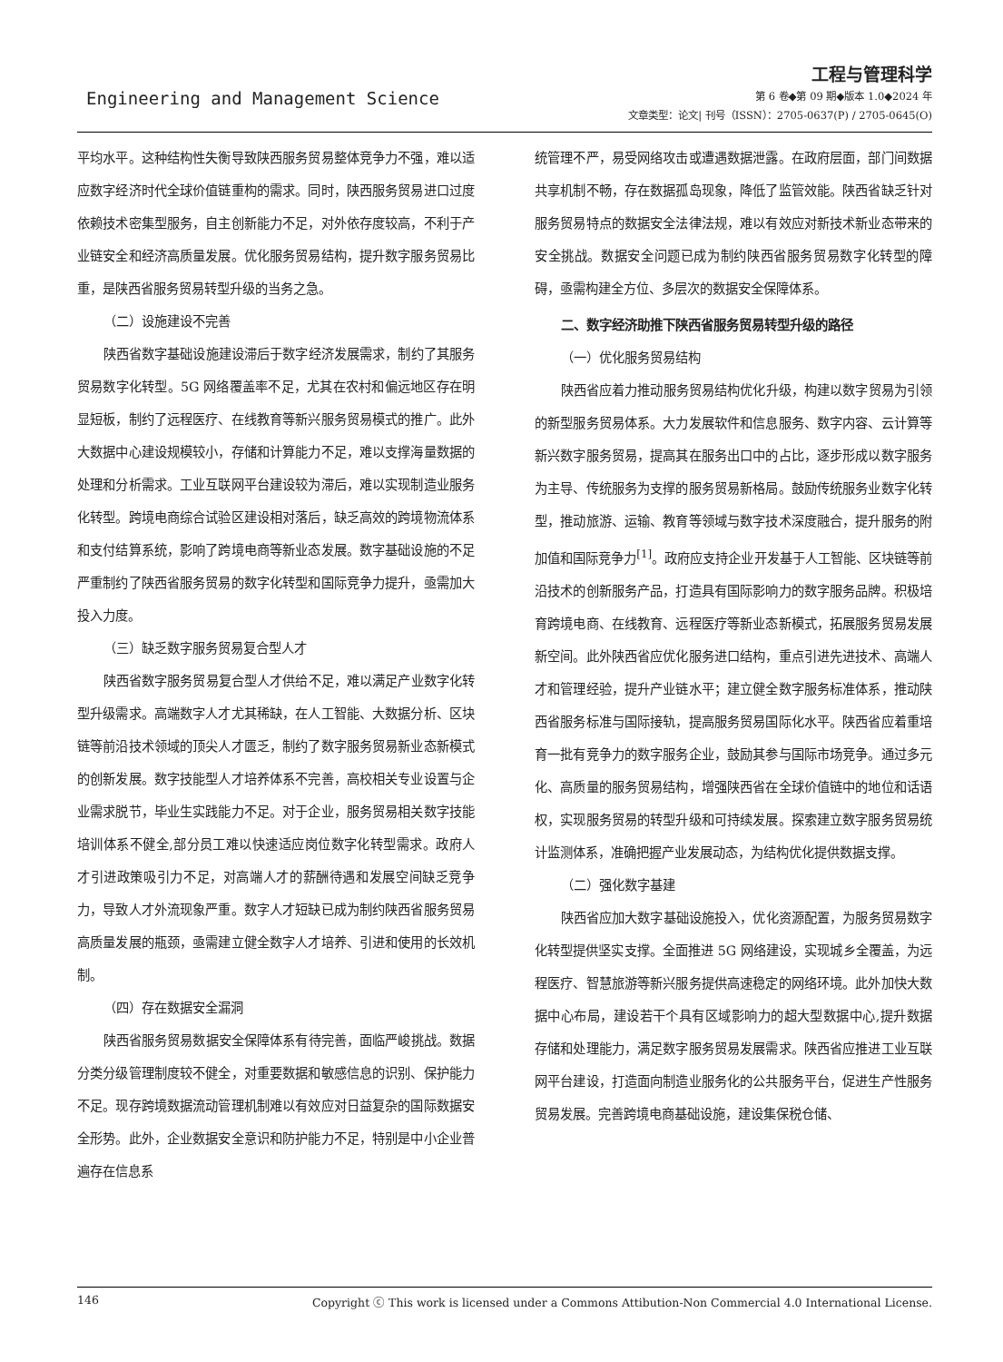Engineering and Management Science
工程与管理科学
第 6 卷◆第 09 期◆版本 1.0◆2024 年
文章类型：论文| 刊号（ISSN）：2705-0637(P) / 2705-0645(O)
平均水平。这种结构性失衡导致陕西服务贸易整体竞争力不强，难以适应数字经济时代全球价值链重构的需求。同时，陕西服务贸易进口过度依赖技术密集型服务，自主创新能力不足，对外依存度较高，不利于产业链安全和经济高质量发展。优化服务贸易结构，提升数字服务贸易比重，是陕西省服务贸易转型升级的当务之急。
（二）设施建设不完善
陕西省数字基础设施建设滞后于数字经济发展需求，制约了其服务贸易数字化转型。5G 网络覆盖率不足，尤其在农村和偏远地区存在明显短板，制约了远程医疗、在线教育等新兴服务贸易模式的推广。此外大数据中心建设规模较小，存储和计算能力不足，难以支撑海量数据的处理和分析需求。工业互联网平台建设较为滞后，难以实现制造业服务化转型。跨境电商综合试验区建设相对落后，缺乏高效的跨境物流体系和支付结算系统，影响了跨境电商等新业态发展。数字基础设施的不足严重制约了陕西省服务贸易的数字化转型和国际竞争力提升，亟需加大投入力度。
（三）缺乏数字服务贸易复合型人才
陕西省数字服务贸易复合型人才供给不足，难以满足产业数字化转型升级需求。高端数字人才尤其稀缺，在人工智能、大数据分析、区块链等前沿技术领域的顶尖人才匮乏，制约了数字服务贸易新业态新模式的创新发展。数字技能型人才培养体系不完善，高校相关专业设置与企业需求脱节，毕业生实践能力不足。对于企业，服务贸易相关数字技能培训体系不健全,部分员工难以快速适应岗位数字化转型需求。政府人才引进政策吸引力不足，对高端人才的薪酬待遇和发展空间缺乏竞争力，导致人才外流现象严重。数字人才短缺已成为制约陕西省服务贸易高质量发展的瓶颈，亟需建立健全数字人才培养、引进和使用的长效机制。
（四）存在数据安全漏洞
陕西省服务贸易数据安全保障体系有待完善，面临严峻挑战。数据分类分级管理制度较不健全，对重要数据和敏感信息的识别、保护能力不足。现存跨境数据流动管理机制难以有效应对日益复杂的国际数据安全形势。此外，企业数据安全意识和防护能力不足，特别是中小企业普遍存在信息系
统管理不严，易受网络攻击或遭遇数据泄露。在政府层面，部门间数据共享机制不畅，存在数据孤岛现象，降低了监管效能。陕西省缺乏针对服务贸易特点的数据安全法律法规，难以有效应对新技术新业态带来的安全挑战。数据安全问题已成为制约陕西省服务贸易数字化转型的障碍，亟需构建全方位、多层次的数据安全保障体系。
二、数字经济助推下陕西省服务贸易转型升级的路径
（一）优化服务贸易结构
陕西省应着力推动服务贸易结构优化升级，构建以数字贸易为引领的新型服务贸易体系。大力发展软件和信息服务、数字内容、云计算等新兴数字服务贸易，提高其在服务出口中的占比，逐步形成以数字服务为主导、传统服务为支撑的服务贸易新格局。鼓励传统服务业数字化转型，推动旅游、运输、教育等领域与数字技术深度融合，提升服务的附加值和国际竞争力<sup>[1]</sup>。政府应支持企业开发基于人工智能、区块链等前沿技术的创新服务产品，打造具有国际影响力的数字服务品牌。积极培育跨境电商、在线教育、远程医疗等新业态新模式，拓展服务贸易发展新空间。此外陕西省应优化服务进口结构，重点引进先进技术、高端人才和管理经验，提升产业链水平；建立健全数字服务标准体系，推动陕西省服务标准与国际接轨，提高服务贸易国际化水平。陕西省应着重培育一批有竞争力的数字服务企业，鼓励其参与国际市场竞争。通过多元化、高质量的服务贸易结构，增强陕西省在全球价值链中的地位和话语权，实现服务贸易的转型升级和可持续发展。探索建立数字服务贸易统计监测体系，准确把握产业发展动态，为结构优化提供数据支撑。
（二）强化数字基建
陕西省应加大数字基础设施投入，优化资源配置，为服务贸易数字化转型提供坚实支撑。全面推进 5G 网络建设，实现城乡全覆盖，为远程医疗、智慧旅游等新兴服务提供高速稳定的网络环境。此外加快大数据中心布局，建设若干个具有区域影响力的超大型数据中心,提升数据存储和处理能力，满足数字服务贸易发展需求。陕西省应推进工业互联网平台建设，打造面向制造业服务化的公共服务平台，促进生产性服务贸易发展。完善跨境电商基础设施，建设集保税仓储、
146 Copyright ⓒ This work is licensed under a Commons Attibution-Non Commercial 4.0 International License.